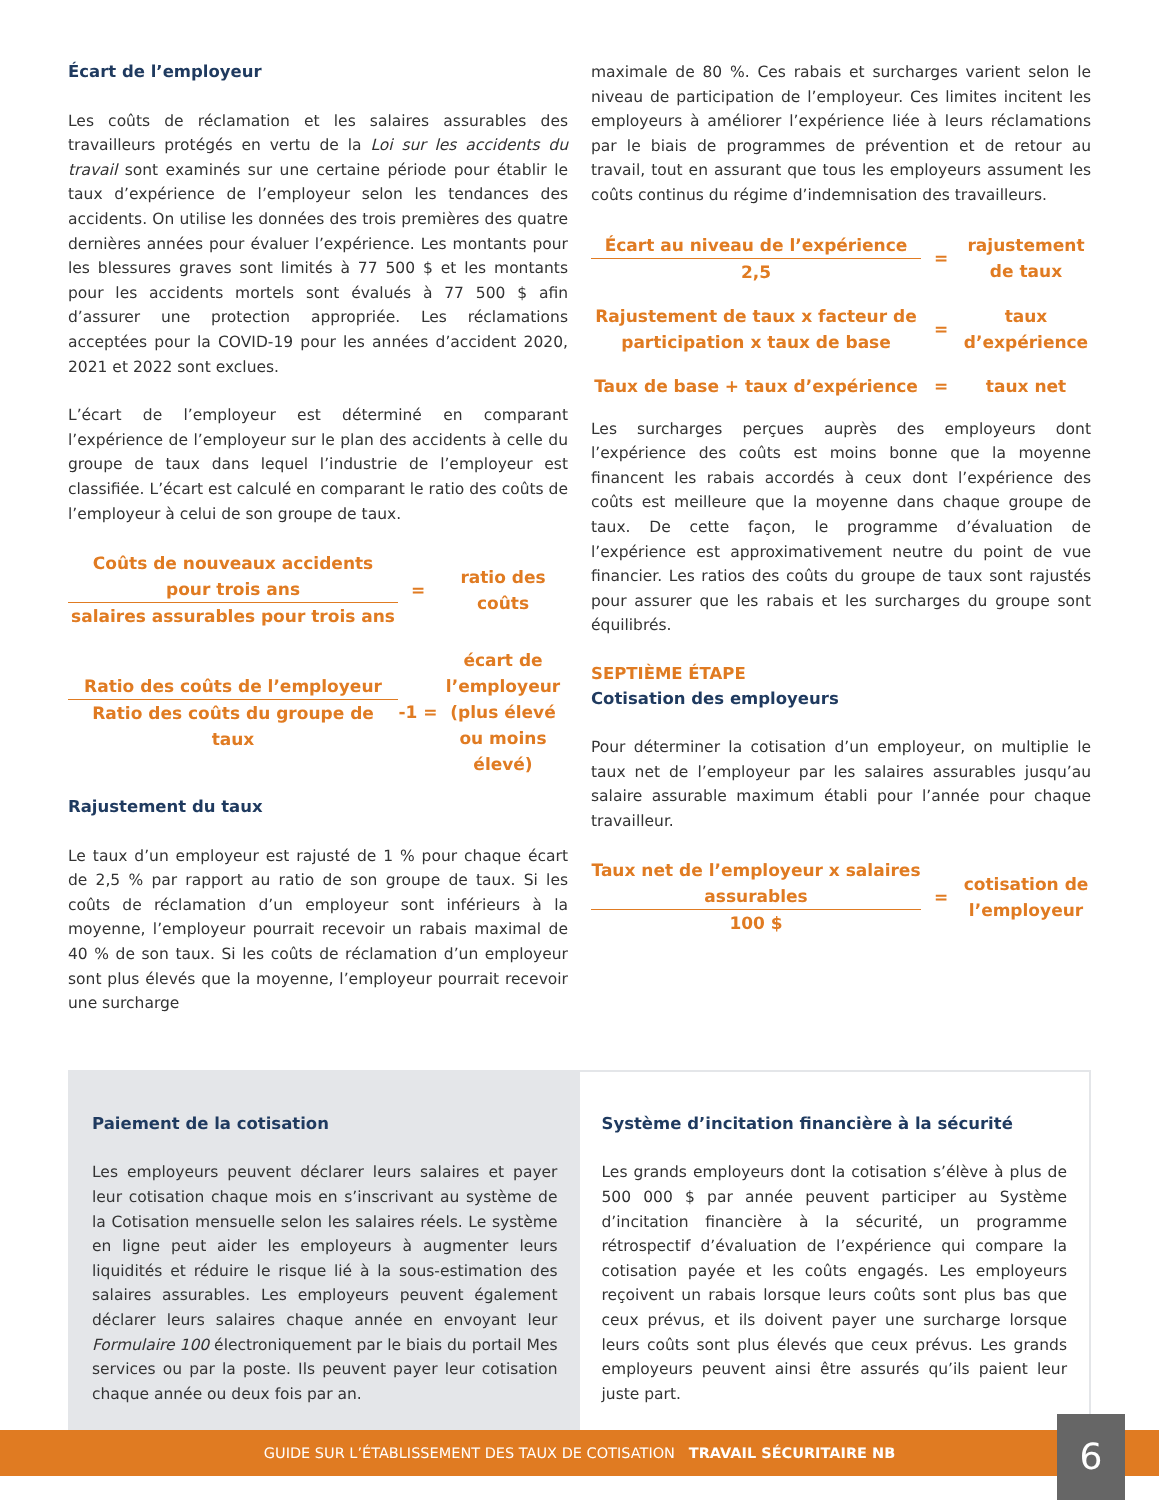Écart de l’employeur
Les coûts de réclamation et les salaires assurables des travailleurs protégés en vertu de la Loi sur les accidents du travail sont examinés sur une certaine période pour établir le taux d’expérience de l’employeur selon les tendances des accidents. On utilise les données des trois premières des quatre dernières années pour évaluer l’expérience. Les montants pour les blessures graves sont limités à 77 500 $ et les montants pour les accidents mortels sont évalués à 77 500 $ afin d’assurer une protection appropriée. Les réclamations acceptées pour la COVID-19 pour les années d’accident 2020, 2021 et 2022 sont exclues.
L’écart de l’employeur est déterminé en comparant l’expérience de l’employeur sur le plan des accidents à celle du groupe de taux dans lequel l’industrie de l’employeur est classifiée. L’écart est calculé en comparant le ratio des coûts de l’employeur à celui de son groupe de taux.
Coûts de nouveaux accidents pour trois ans
salaires assurables pour trois ans
=
ratio des coûts
Ratio des coûts de l’employeur
Ratio des coûts du groupe de taux
-1 =
écart de l’employeur (plus élevé ou moins élevé)
Rajustement du taux
Le taux d’un employeur est rajusté de 1 % pour chaque écart de 2,5 % par rapport au ratio de son groupe de taux. Si les coûts de réclamation d’un employeur sont inférieurs à la moyenne, l’employeur pourrait recevoir un rabais maximal de 40 % de son taux. Si les coûts de réclamation d’un employeur sont plus élevés que la moyenne, l’employeur pourrait recevoir une surcharge
maximale de 80 %. Ces rabais et surcharges varient selon le niveau de participation de l’employeur. Ces limites incitent les employeurs à améliorer l’expérience liée à leurs réclamations par le biais de programmes de prévention et de retour au travail, tout en assurant que tous les employeurs assument les coûts continus du régime d’indemnisation des travailleurs.
Écart au niveau de l’expérience
2,5
=
rajustement de taux
Rajustement de taux x facteur de participation x taux de base
=
taux d’expérience
Taux de base + taux d’expérience
= taux net
Les surcharges perçues auprès des employeurs dont l’expérience des coûts est moins bonne que la moyenne financent les rabais accordés à ceux dont l’expérience des coûts est meilleure que la moyenne dans chaque groupe de taux. De cette façon, le programme d’évaluation de l’expérience est approximativement neutre du point de vue financier. Les ratios des coûts du groupe de taux sont rajustés pour assurer que les rabais et les surcharges du groupe sont équilibrés.
SEPTIÈME ÉTAPE
Cotisation des employeurs
Pour déterminer la cotisation d’un employeur, on multiplie le taux net de l’employeur par les salaires assurables jusqu’au salaire assurable maximum établi pour l’année pour chaque travailleur.
Taux net de l’employeur x salaires assurables
100 $
=
cotisation de l’employeur
Paiement de la cotisation
Les employeurs peuvent déclarer leurs salaires et payer leur cotisation chaque mois en s’inscrivant au système de la Cotisation mensuelle selon les salaires réels. Le système en ligne peut aider les employeurs à augmenter leurs liquidités et réduire le risque lié à la sous-estimation des salaires assurables. Les employeurs peuvent également déclarer leurs salaires chaque année en envoyant leur Formulaire 100 électroniquement par le biais du portail Mes services ou par la poste. Ils peuvent payer leur cotisation chaque année ou deux fois par an.
Système d’incitation financière à la sécurité
Les grands employeurs dont la cotisation s’élève à plus de 500 000 $ par année peuvent participer au Système d’incitation financière à la sécurité, un programme rétrospectif d’évaluation de l’expérience qui compare la cotisation payée et les coûts engagés. Les employeurs reçoivent un rabais lorsque leurs coûts sont plus bas que ceux prévus, et ils doivent payer une surcharge lorsque leurs coûts sont plus élevés que ceux prévus. Les grands employeurs peuvent ainsi être assurés qu’ils paient leur juste part.
GUIDE SUR L’ÉTABLISSEMENT DES TAUX DE COTISATION TRAVAIL SÉCURITAIRE NB
6